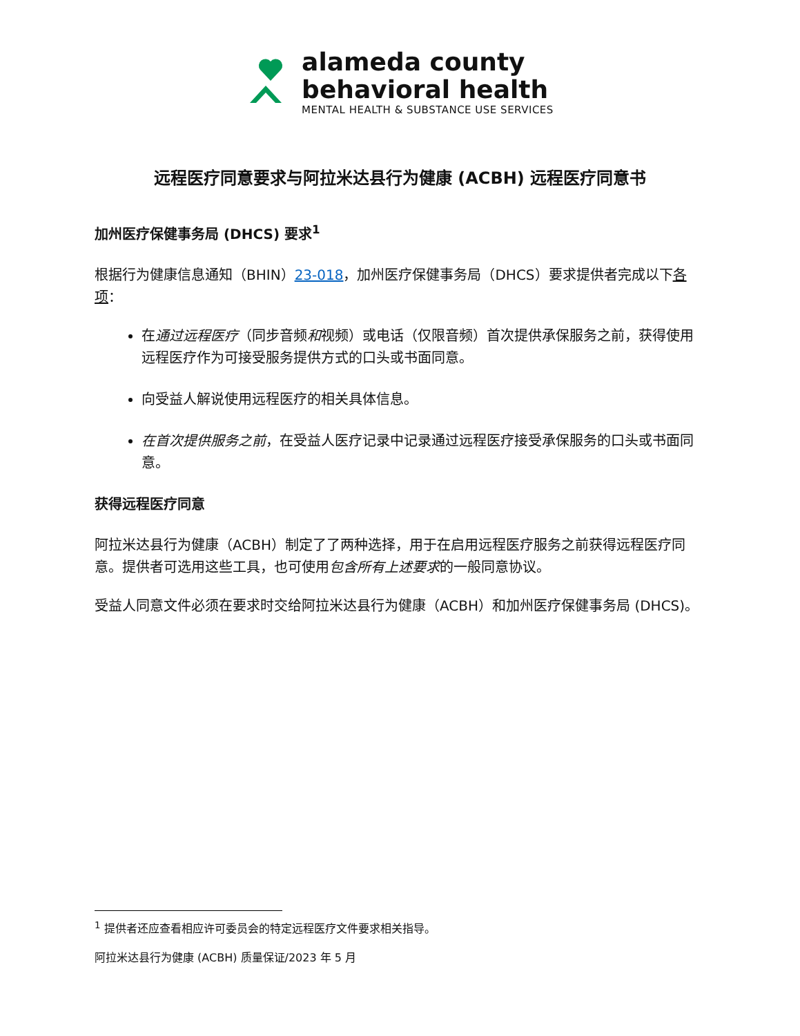alameda county
behavioral health
MENTAL HEALTH & SUBSTANCE USE SERVICES
远程医疗同意要求与阿拉米达县行为健康 (ACBH) 远程医疗同意书
加州医疗保健事务局 (DHCS) 要求<sup>1</sup>
根据行为健康信息通知（BHIN）23-018，加州医疗保健事务局（DHCS）要求提供者完成以下各项：
在通过远程医疗（同步音频和视频）或电话（仅限音频）首次提供承保服务之前，获得使用远程医疗作为可接受服务提供方式的口头或书面同意。
向受益人解说使用远程医疗的相关具体信息。
在首次提供服务之前，在受益人医疗记录中记录通过远程医疗接受承保服务的口头或书面同意。
获得远程医疗同意
阿拉米达县行为健康（ACBH）制定了了两种选择，用于在启用远程医疗服务之前获得远程医疗同意。提供者可选用这些工具，也可使用包含所有上述要求的一般同意协议。
受益人同意文件必须在要求时交给阿拉米达县行为健康（ACBH）和加州医疗保健事务局 (DHCS)。
<sup>1</sup> 提供者还应查看相应许可委员会的特定远程医疗文件要求相关指导。
阿拉米达县行为健康 (ACBH) 质量保证/2023 年 5 月